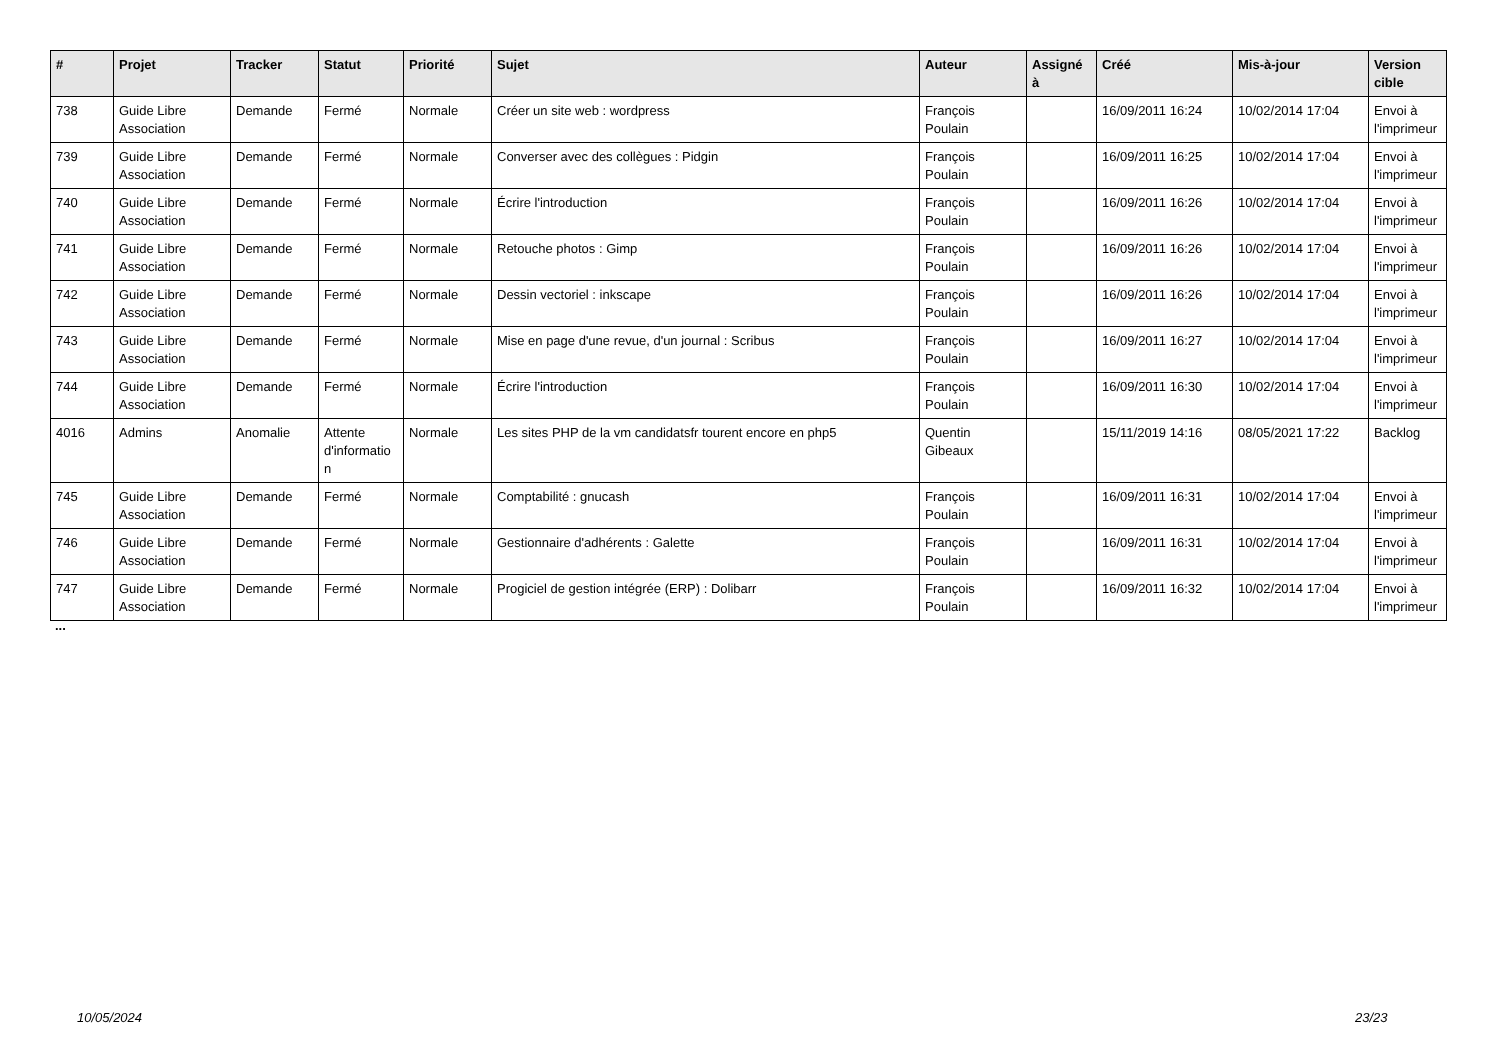| # | Projet | Tracker | Statut | Priorité | Sujet | Auteur | Assigné à | Créé | Mis-à-jour | Version cible |
| --- | --- | --- | --- | --- | --- | --- | --- | --- | --- | --- |
| 738 | Guide Libre Association | Demande | Fermé | Normale | Créer un site web : wordpress | François Poulain | | 16/09/2011 16:24 | 10/02/2014 17:04 | Envoi à l'imprimeur |
| 739 | Guide Libre Association | Demande | Fermé | Normale | Converser avec des collègues : Pidgin | François Poulain | | 16/09/2011 16:25 | 10/02/2014 17:04 | Envoi à l'imprimeur |
| 740 | Guide Libre Association | Demande | Fermé | Normale | Écrire l'introduction | François Poulain | | 16/09/2011 16:26 | 10/02/2014 17:04 | Envoi à l'imprimeur |
| 741 | Guide Libre Association | Demande | Fermé | Normale | Retouche photos : Gimp | François Poulain | | 16/09/2011 16:26 | 10/02/2014 17:04 | Envoi à l'imprimeur |
| 742 | Guide Libre Association | Demande | Fermé | Normale | Dessin vectoriel : inkscape | François Poulain | | 16/09/2011 16:26 | 10/02/2014 17:04 | Envoi à l'imprimeur |
| 743 | Guide Libre Association | Demande | Fermé | Normale | Mise en page d'une revue, d'un journal : Scribus | François Poulain | | 16/09/2011 16:27 | 10/02/2014 17:04 | Envoi à l'imprimeur |
| 744 | Guide Libre Association | Demande | Fermé | Normale | Écrire l'introduction | François Poulain | | 16/09/2011 16:30 | 10/02/2014 17:04 | Envoi à l'imprimeur |
| 4016 | Admins | Anomalie | Attente d'informatio n | Normale | Les sites PHP de la vm candidatsfr tourent encore en php5 | Quentin Gibeaux | | 15/11/2019 14:16 | 08/05/2021 17:22 | Backlog |
| 745 | Guide Libre Association | Demande | Fermé | Normale | Comptabilité : gnucash | François Poulain | | 16/09/2011 16:31 | 10/02/2014 17:04 | Envoi à l'imprimeur |
| 746 | Guide Libre Association | Demande | Fermé | Normale | Gestionnaire d'adhérents : Galette | François Poulain | | 16/09/2011 16:31 | 10/02/2014 17:04 | Envoi à l'imprimeur |
| 747 | Guide Libre Association | Demande | Fermé | Normale | Progiciel de gestion intégrée (ERP) : Dolibarr | François Poulain | | 16/09/2011 16:32 | 10/02/2014 17:04 | Envoi à l'imprimeur |
...
10/05/2024 23/23